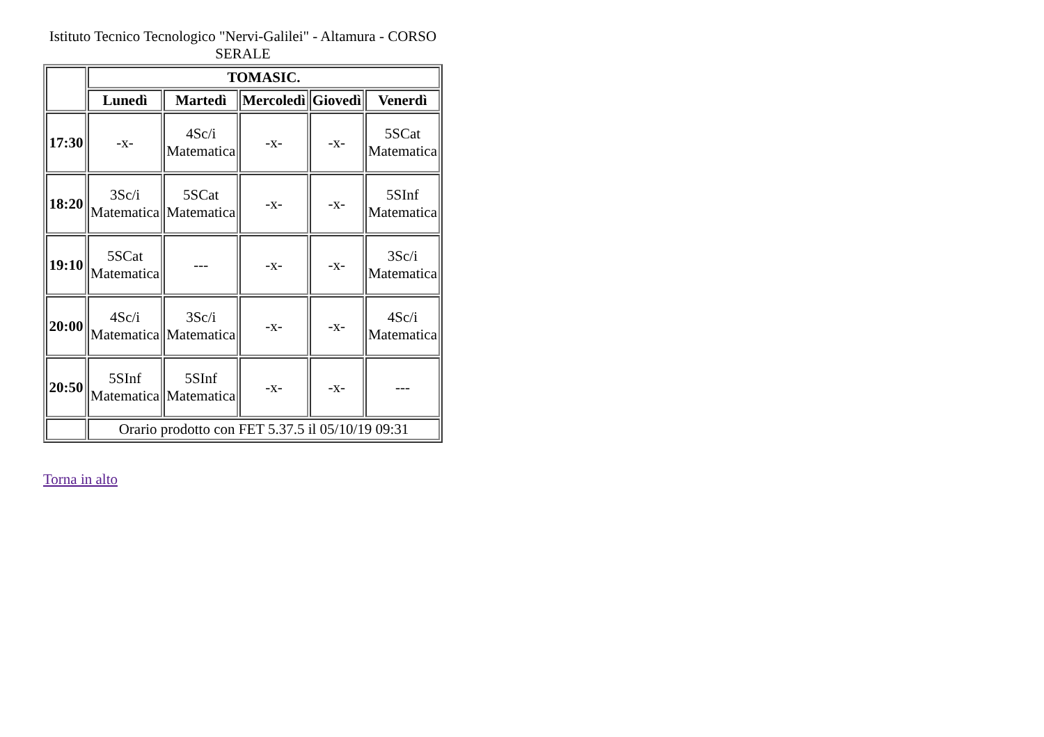Istituto Tecnico Tecnologico "Nervi-Galilei" - Altamura - CORSO SERALE
| | TOMASIC. | | | | |
| --- | --- | --- | --- | --- | --- |
| | Lunedì | Martedì | Mercoledì | Giovedì | Venerdì |
| 17:30 | -x- | 4Sc/i Matematica | -x- | -x- | 5SCat Matematica |
| 18:20 | 3Sc/i Matematica | 5SCat Matematica | -x- | -x- | 5SInf Matematica |
| 19:10 | 5SCat Matematica | --- | -x- | -x- | 3Sc/i Matematica |
| 20:00 | 4Sc/i Matematica | 3Sc/i Matematica | -x- | -x- | 4Sc/i Matematica |
| 20:50 | 5SInf Matematica | 5SInf Matematica | -x- | -x- | --- |
| | Orario prodotto con FET 5.37.5 il 05/10/19 09:31 | | | | |
Torna in alto